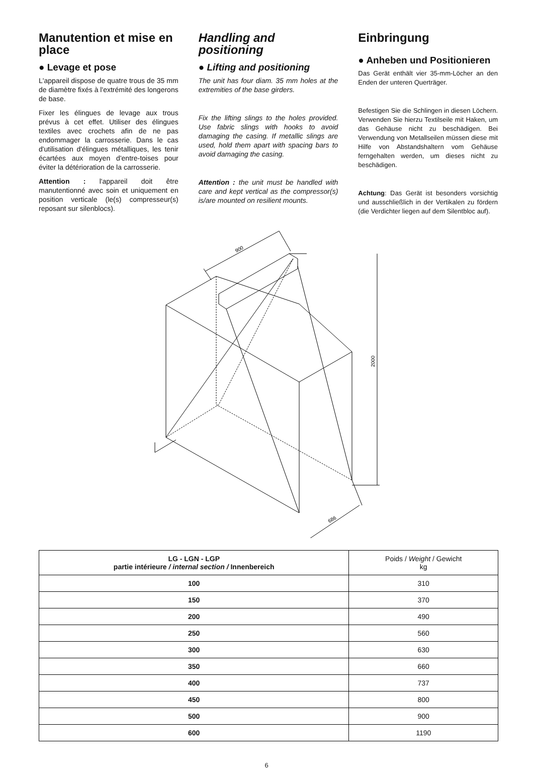Manutention et mise en place
● Levage et pose
L'appareil dispose de quatre trous de 35 mm de diamètre fixés à l'extrémité des longerons de base.
Fixer les élingues de levage aux trous prévus à cet effet. Utiliser des élingues textiles avec crochets afin de ne pas endommager la carrosserie. Dans le cas d'utilisation d'élingues métalliques, les tenir écartées aux moyen d'entre-toises pour éviter la détérioration de la carrosserie.
Attention : l'appareil doit être manutentionné avec soin et uniquement en position verticale (le(s) compresseur(s) reposant sur silenblocs).
Handling and positioning
● Lifting and positioning
The unit has four diam. 35 mm holes at the extremities of the base girders.
Fix the lifting slings to the holes provided. Use fabric slings with hooks to avoid damaging the casing. If metallic slings are used, hold them apart with spacing bars to avoid damaging the casing.
Attention : the unit must be handled with care and kept vertical as the compressor(s) is/are mounted on resilient mounts.
Einbringung
● Anheben und Positionieren
Das Gerät enthält vier 35-mm-Löcher an den Enden der unteren Querträger.
Befestigen Sie die Schlingen in diesen Löchern. Verwenden Sie hierzu Textilseile mit Haken, um das Gehäuse nicht zu beschädigen. Bei Verwendung von Metallseilen müssen diese mit Hilfe von Abstandshaltern vom Gehäuse ferngehalten werden, um dieses nicht zu beschädigen.
Achtung: Das Gerät ist besonders vorsichtig und ausschließlich in der Vertikalen zu fördern (die Verdichter liegen auf dem Silentbloc auf).
900
2000
686
| LG - LGN - LGP partie intérieure / internal section / Innenbereich | Poids / Weight / Gewicht kg |
| --- | --- |
| 100 | 310 |
| 150 | 370 |
| 200 | 490 |
| 250 | 560 |
| 300 | 630 |
| 350 | 660 |
| 400 | 737 |
| 450 | 800 |
| 500 | 900 |
| 600 | 1190 |
6